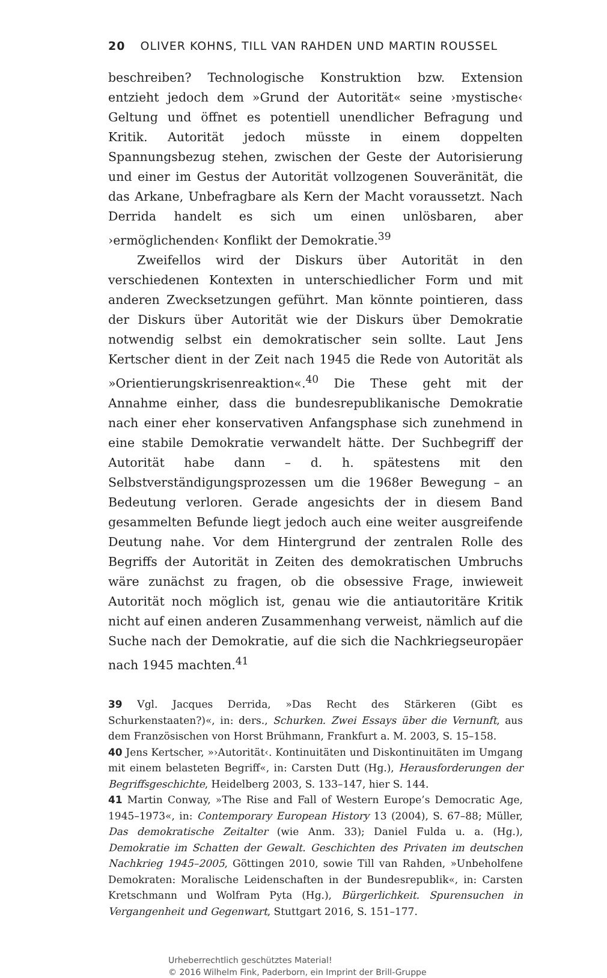20 OLIVER KOHNS, TILL VAN RAHDEN UND MARTIN ROUSSEL
beschreiben? Technologische Konstruktion bzw. Extension entzieht jedoch dem »Grund der Autorität« seine ›mystische‹ Geltung und öffnet es potentiell unendlicher Befragung und Kritik. Autorität jedoch müsste in einem doppelten Spannungsbezug stehen, zwischen der Geste der Autorisierung und einer im Gestus der Autorität vollzogenen Souveränität, die das Arkane, Unbefragbare als Kern der Macht voraussetzt. Nach Derrida handelt es sich um einen unlösbaren, aber ›ermöglichenden‹ Konflikt der Demokratie.<sup>39</sup>
Zweifellos wird der Diskurs über Autorität in den verschiedenen Kontexten in unterschiedlicher Form und mit anderen Zwecksetzungen geführt. Man könnte pointieren, dass der Diskurs über Autorität wie der Diskurs über Demokratie notwendig selbst ein demokratischer sein sollte. Laut Jens Kertscher dient in der Zeit nach 1945 die Rede von Autorität als »Orientierungskrisenreaktion«.<sup>40</sup> Die These geht mit der Annahme einher, dass die bundesrepublikanische Demokratie nach einer eher konservativen Anfangsphase sich zunehmend in eine stabile Demokratie verwandelt hätte. Der Suchbegriff der Autorität habe dann – d. h. spätestens mit den Selbstverständigungsprozessen um die 1968er Bewegung – an Bedeutung verloren. Gerade angesichts der in diesem Band gesammelten Befunde liegt jedoch auch eine weiter ausgreifende Deutung nahe. Vor dem Hintergrund der zentralen Rolle des Begriffs der Autorität in Zeiten des demokratischen Umbruchs wäre zunächst zu fragen, ob die obsessive Frage, inwieweit Autorität noch möglich ist, genau wie die antiautoritäre Kritik nicht auf einen anderen Zusammenhang verweist, nämlich auf die Suche nach der Demokratie, auf die sich die Nachkriegseuropäer nach 1945 machten.<sup>41</sup>
39 Vgl. Jacques Derrida, »Das Recht des Stärkeren (Gibt es Schurkenstaaten?)«, in: ders., Schurken. Zwei Essays über die Vernunft, aus dem Französischen von Horst Brühmann, Frankfurt a. M. 2003, S. 15–158.
40 Jens Kertscher, »›Autorität‹. Kontinuitäten und Diskontinuitäten im Umgang mit einem belasteten Begriff«, in: Carsten Dutt (Hg.), Herausforderungen der Begriffsgeschichte, Heidelberg 2003, S. 133–147, hier S. 144.
41 Martin Conway, »The Rise and Fall of Western Europe’s Democratic Age, 1945–1973«, in: Contemporary European History 13 (2004), S. 67–88; Müller, Das demokratische Zeitalter (wie Anm. 33); Daniel Fulda u. a. (Hg.), Demokratie im Schatten der Gewalt. Geschichten des Privaten im deutschen Nachkrieg 1945–2005, Göttingen 2010, sowie Till van Rahden, »Unbeholfene Demokraten: Moralische Leidenschaften in der Bundesrepublik«, in: Carsten Kretschmann und Wolfram Pyta (Hg.), Bürgerlichkeit. Spurensuchen in Vergangenheit und Gegenwart, Stuttgart 2016, S. 151–177.
Urheberrechtlich geschütztes Material!
© 2016 Wilhelm Fink, Paderborn, ein Imprint der Brill-Gruppe